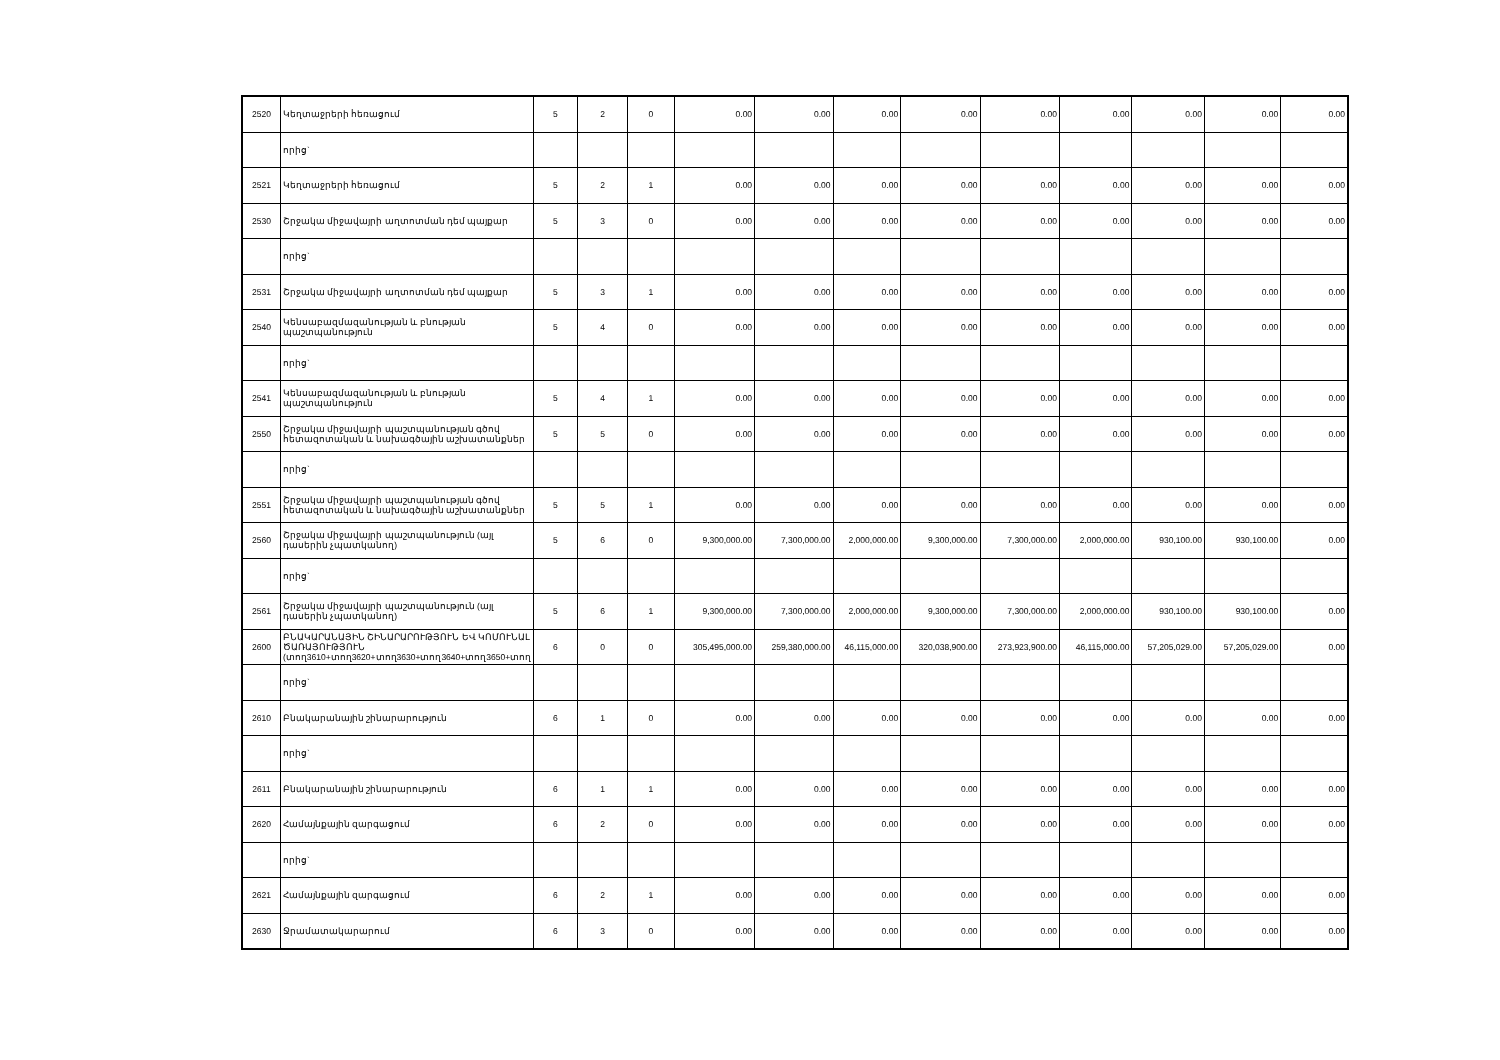| 2520 | Կեղտաջրերի հեռացում | 5 | 2 | 0 | 0.00 | 0.00 | 0.00 | 0.00 | 0.00 | 0.00 | 0.00 | 0.00 | 0.00 |
| | որից` | | | | | | | | | | | | |
| 2521 | Կեղտաջրերի հեռացում | 5 | 2 | 1 | 0.00 | 0.00 | 0.00 | 0.00 | 0.00 | 0.00 | 0.00 | 0.00 | 0.00 |
| 2530 | Շրջակա միջավայրի աղտոտման դեմ պայքար | 5 | 3 | 0 | 0.00 | 0.00 | 0.00 | 0.00 | 0.00 | 0.00 | 0.00 | 0.00 | 0.00 |
| | որից` | | | | | | | | | | | | |
| 2531 | Շրջակա միջավայրի աղտոտման դեմ պայքար | 5 | 3 | 1 | 0.00 | 0.00 | 0.00 | 0.00 | 0.00 | 0.00 | 0.00 | 0.00 | 0.00 |
| 2540 | Կենսաբազմազանության և բնության պաշտպանություն | 5 | 4 | 0 | 0.00 | 0.00 | 0.00 | 0.00 | 0.00 | 0.00 | 0.00 | 0.00 | 0.00 |
| | որից` | | | | | | | | | | | | |
| 2541 | Կենսաբազմազանության և բնության պաշտպանություն | 5 | 4 | 1 | 0.00 | 0.00 | 0.00 | 0.00 | 0.00 | 0.00 | 0.00 | 0.00 | 0.00 |
| 2550 | Շրջակա միջավայրի պաշտպանության գծով հետազոտական և նախագծային աշխատանքներ | 5 | 5 | 0 | 0.00 | 0.00 | 0.00 | 0.00 | 0.00 | 0.00 | 0.00 | 0.00 | 0.00 |
| | որից` | | | | | | | | | | | | |
| 2551 | Շրջակա միջավայրի պաշտպանության գծով հետազոտական և նախագծային աշխատանքներ | 5 | 5 | 1 | 0.00 | 0.00 | 0.00 | 0.00 | 0.00 | 0.00 | 0.00 | 0.00 | 0.00 |
| 2560 | Շրջակա միջավայրի պաշտպանություն (այլ դասերին չպատկանող) | 5 | 6 | 0 | 9,300,000.00 | 7,300,000.00 | 2,000,000.00 | 9,300,000.00 | 7,300,000.00 | 2,000,000.00 | 930,100.00 | 930,100.00 | 0.00 |
| | որից` | | | | | | | | | | | | |
| 2561 | Շրջակա միջավայրի պաշտպանություն (այլ դասերին չպատկանող) | 5 | 6 | 1 | 9,300,000.00 | 7,300,000.00 | 2,000,000.00 | 9,300,000.00 | 7,300,000.00 | 2,000,000.00 | 930,100.00 | 930,100.00 | 0.00 |
| 2600 | ԲՆԱԿԱՐԱՆԱՅԻՆ ՇԻՆԱՐԱՐՈՒԹՅՈՒՆ ԵՎ ԿՈՄՈՒՆԱԼ ԾԱՌԱՅՈՒԹՅՈՒՆ (տող3610+տող3620+տող3630+տող3640+տող3650+տող | 6 | 0 | 0 | 305,495,000.00 | 259,380,000.00 | 46,115,000.00 | 320,038,900.00 | 273,923,900.00 | 46,115,000.00 | 57,205,029.00 | 57,205,029.00 | 0.00 |
| | որից` | | | | | | | | | | | | |
| 2610 | Բնակարանային շինարարություն | 6 | 1 | 0 | 0.00 | 0.00 | 0.00 | 0.00 | 0.00 | 0.00 | 0.00 | 0.00 | 0.00 |
| | որից` | | | | | | | | | | | | |
| 2611 | Բնակարանային շինարարություն | 6 | 1 | 1 | 0.00 | 0.00 | 0.00 | 0.00 | 0.00 | 0.00 | 0.00 | 0.00 | 0.00 |
| 2620 | Համայնքային զարգացում | 6 | 2 | 0 | 0.00 | 0.00 | 0.00 | 0.00 | 0.00 | 0.00 | 0.00 | 0.00 | 0.00 |
| | որից` | | | | | | | | | | | | |
| 2621 | Համայնքային զարգացում | 6 | 2 | 1 | 0.00 | 0.00 | 0.00 | 0.00 | 0.00 | 0.00 | 0.00 | 0.00 | 0.00 |
| 2630 | Ջրամատակարարում | 6 | 3 | 0 | 0.00 | 0.00 | 0.00 | 0.00 | 0.00 | 0.00 | 0.00 | 0.00 | 0.00 |